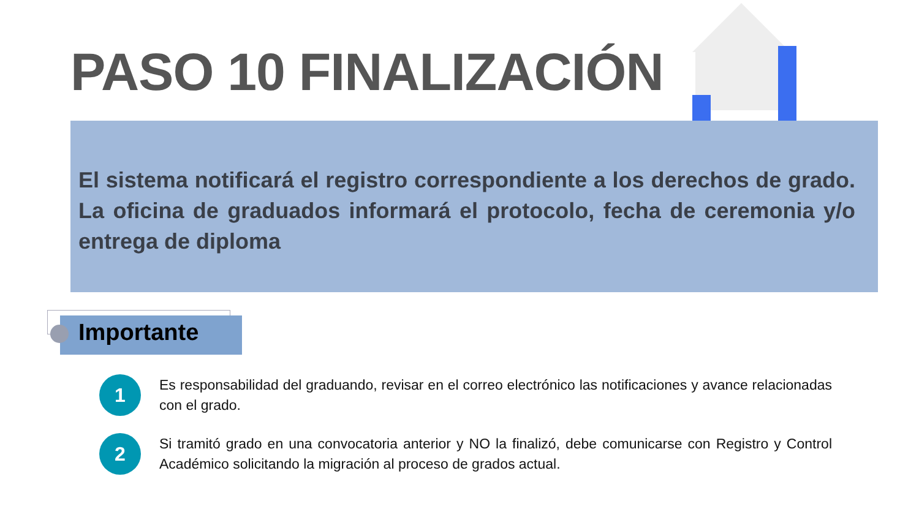El sistema notificará el registro correspondiente a los derechos de grado. La oficina de graduados informará el protocolo, fecha de ceremonia y/o entrega de diploma
PASO 10 FINALIZACIÓN
Importante
1
Es responsabilidad del graduando, revisar en el correo electrónico las notificaciones y avance relacionadas con el grado.
2
Si tramitó grado en una convocatoria anterior y NO la finalizó, debe comunicarse con Registro y Control Académico solicitando la migración al proceso de grados actual.